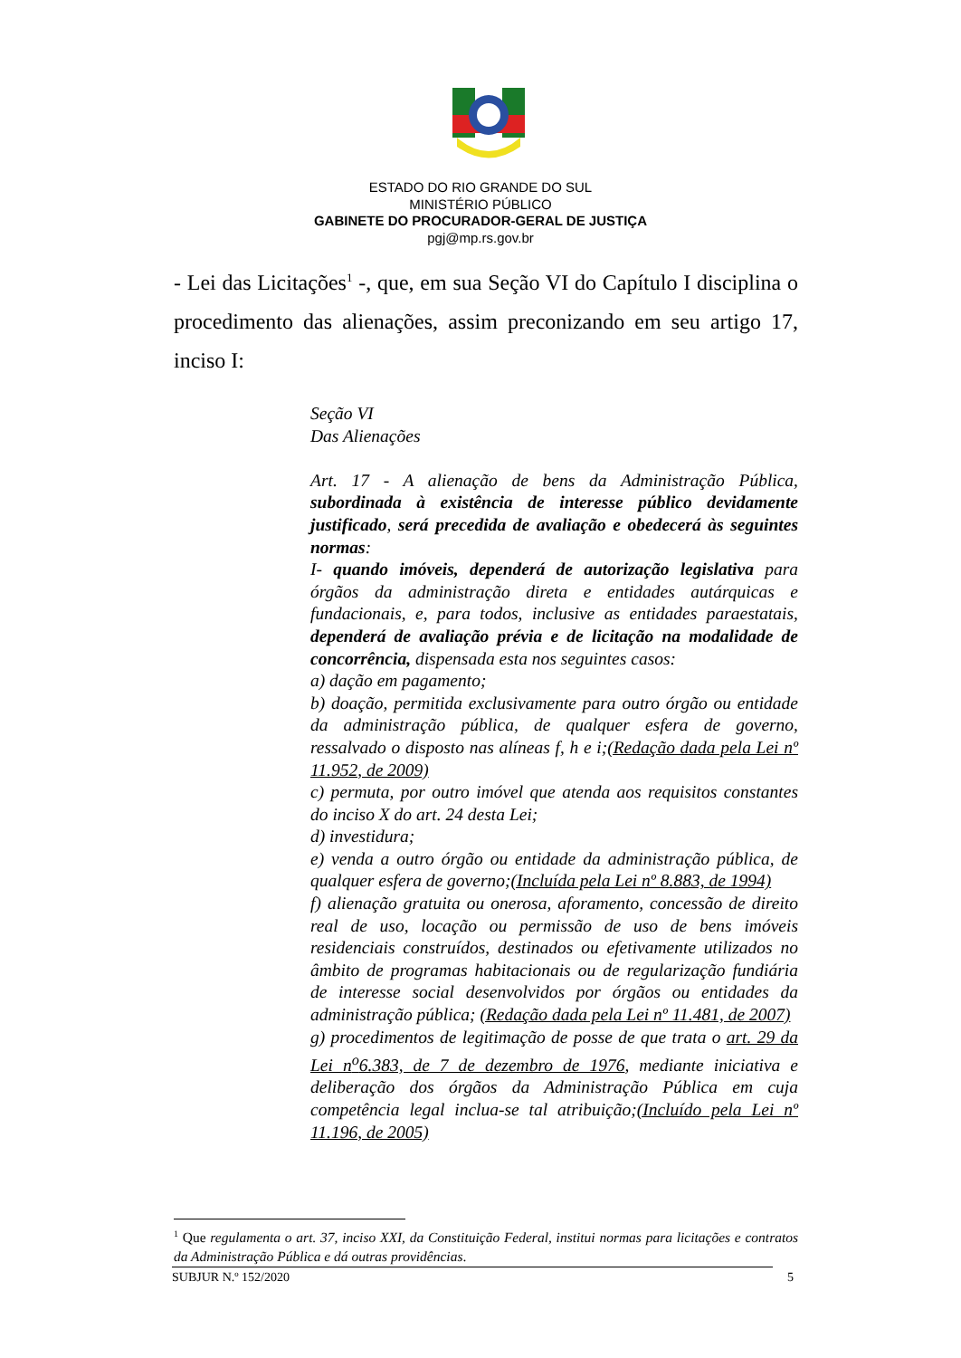ESTADO DO RIO GRANDE DO SUL
MINISTÉRIO PÚBLICO
GABINETE DO PROCURADOR-GERAL DE JUSTIÇA
pgj@mp.rs.gov.br
- Lei das Licitações<sup>1</sup> -, que, em sua Seção VI do Capítulo I disciplina o procedimento das alienações, assim preconizando em seu artigo 17, inciso I:
Seção VI
Das Alienações
Art. 17 - A alienação de bens da Administração Pública, subordinada à existência de interesse público devidamente justificado, será precedida de avaliação e obedecerá às seguintes normas:
I- quando imóveis, dependerá de autorização legislativa para órgãos da administração direta e entidades autárquicas e fundacionais, e, para todos, inclusive as entidades paraestatais, dependerá de avaliação prévia e de licitação na modalidade de concorrência, dispensada esta nos seguintes casos:
a) dação em pagamento;
b) doação, permitida exclusivamente para outro órgão ou entidade da administração pública, de qualquer esfera de governo, ressalvado o disposto nas alíneas f, h e i;(Redação dada pela Lei nº 11.952, de 2009)
c) permuta, por outro imóvel que atenda aos requisitos constantes do inciso X do art. 24 desta Lei;
d) investidura;
e) venda a outro órgão ou entidade da administração pública, de qualquer esfera de governo;(Incluída pela Lei nº 8.883, de 1994)
f) alienação gratuita ou onerosa, aforamento, concessão de direito real de uso, locação ou permissão de uso de bens imóveis residenciais construídos, destinados ou efetivamente utilizados no âmbito de programas habitacionais ou de regularização fundiária de interesse social desenvolvidos por órgãos ou entidades da administração pública; (Redação dada pela Lei nº 11.481, de 2007)
g) procedimentos de legitimação de posse de que trata o art. 29 da Lei n<sup>o</sup>6.383, de 7 de dezembro de 1976, mediante iniciativa e deliberação dos órgãos da Administração Pública em cuja competência legal inclua-se tal atribuição;(Incluído pela Lei nº 11.196, de 2005)
<sup>1</sup> Que regulamenta o art. 37, inciso XXI, da Constituição Federal, institui normas para licitações e contratos da Administração Pública e dá outras providências.
SUBJUR N.º 152/2020 5